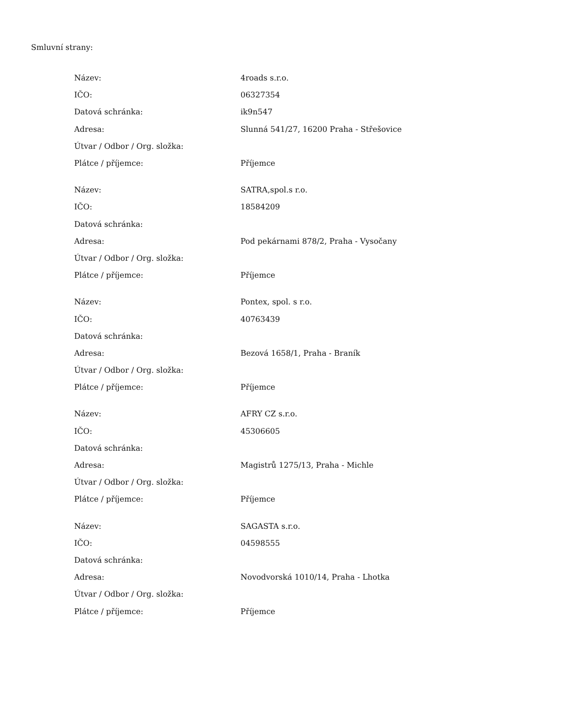Smluvní strany:
| Název: | 4roads s.r.o. |
| IČO: | 06327354 |
| Datová schránka: | ik9n547 |
| Adresa: | Slunná 541/27, 16200 Praha - Střešovice |
| Útvar / Odbor / Org. složka: | |
| Plátce / příjemce: | Příjemce |
| Název: | SATRA,spol.s r.o. |
| IČO: | 18584209 |
| Datová schránka: | |
| Adresa: | Pod pekárnami 878/2, Praha - Vysočany |
| Útvar / Odbor / Org. složka: | |
| Plátce / příjemce: | Příjemce |
| Název: | Pontex, spol. s r.o. |
| IČO: | 40763439 |
| Datová schránka: | |
| Adresa: | Bezová 1658/1, Praha - Braník |
| Útvar / Odbor / Org. složka: | |
| Plátce / příjemce: | Příjemce |
| Název: | AFRY CZ s.r.o. |
| IČO: | 45306605 |
| Datová schránka: | |
| Adresa: | Magistrů 1275/13, Praha - Michle |
| Útvar / Odbor / Org. složka: | |
| Plátce / příjemce: | Příjemce |
| Název: | SAGASTA s.r.o. |
| IČO: | 04598555 |
| Datová schránka: | |
| Adresa: | Novodvorská 1010/14, Praha - Lhotka |
| Útvar / Odbor / Org. složka: | |
| Plátce / příjemce: | Příjemce |